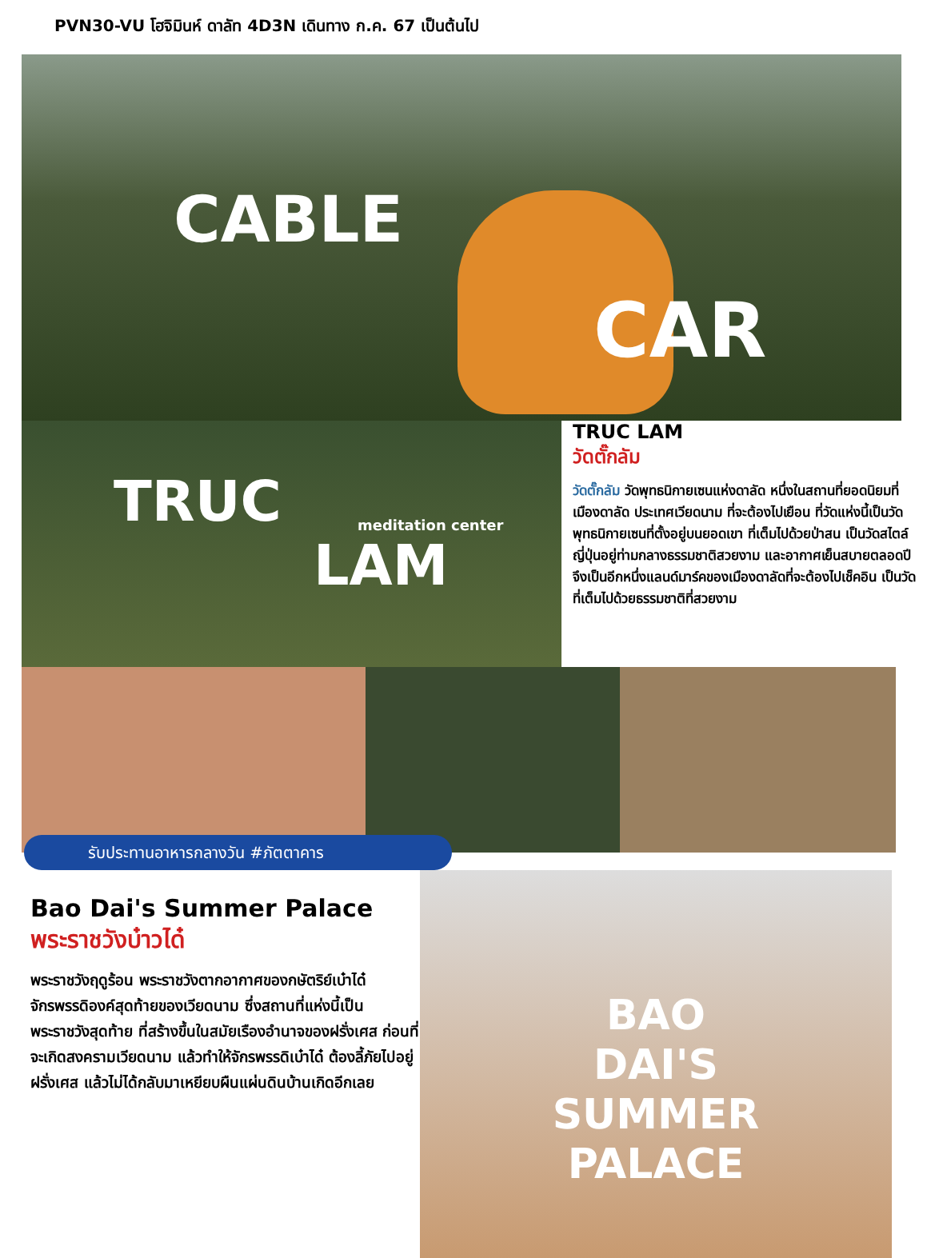PVN30-VU โฮจิมินห์ ดาลัท 4D3N เดินทาง ก.ค. 67 เป็นต้นไป
CABLE
CAR
TRUC meditation center
LAM
TRUC LAM
วัดตั๊กลัม
วัดตั๊กลัม วัดพุทธนิกายเซนแห่งดาลัด หนึ่งในสถานที่ยอดนิยมที่เมืองดาลัด ประเทศเวียดนาม ที่จะต้องไปเยือน ที่วัดแห่งนี้เป็นวัดพุทธนิกายเซนที่ตั้งอยู่บนยอดเขา ที่เต็มไปด้วยป่าสน เป็นวัดสไตล์ญี่ปุ่นอยู่ท่ามกลางธรรมชาติสวยงาม และอากาศเย็นสบายตลอดปี จึงเป็นอีกหนึ่งแลนด์มาร์คของเมืองดาลัดที่จะต้องไปเช็คอิน เป็นวัดที่เต็มไปด้วยธรรมชาติที่สวยงาม
รับประทานอาหารกลางวัน #ภัตตาคาร
Bao Dai's Summer Palace
พระราชวังบ๋าวได๋
พระราชวังฤดูร้อน พระราชวังตากอากาศของกษัตริย์เบ๋าได๋ จักรพรรดิองค์สุดท้ายของเวียดนาม ซึ่งสถานที่แห่งนี้เป็นพระราชวังสุดท้าย ที่สร้างขึ้นในสมัยเรืองอำนาจของฝรั่งเศส ก่อนที่จะเกิดสงครามเวียดนาม แล้วทำให้จักรพรรดิเบ๋าได๋ ต้องลี้ภัยไปอยู่ฝรั่งเศส แล้วไม่ได้กลับมาเหยียบผืนแผ่นดินบ้านเกิดอีกเลย
BAO
DAI'S
SUMMER
PALACE